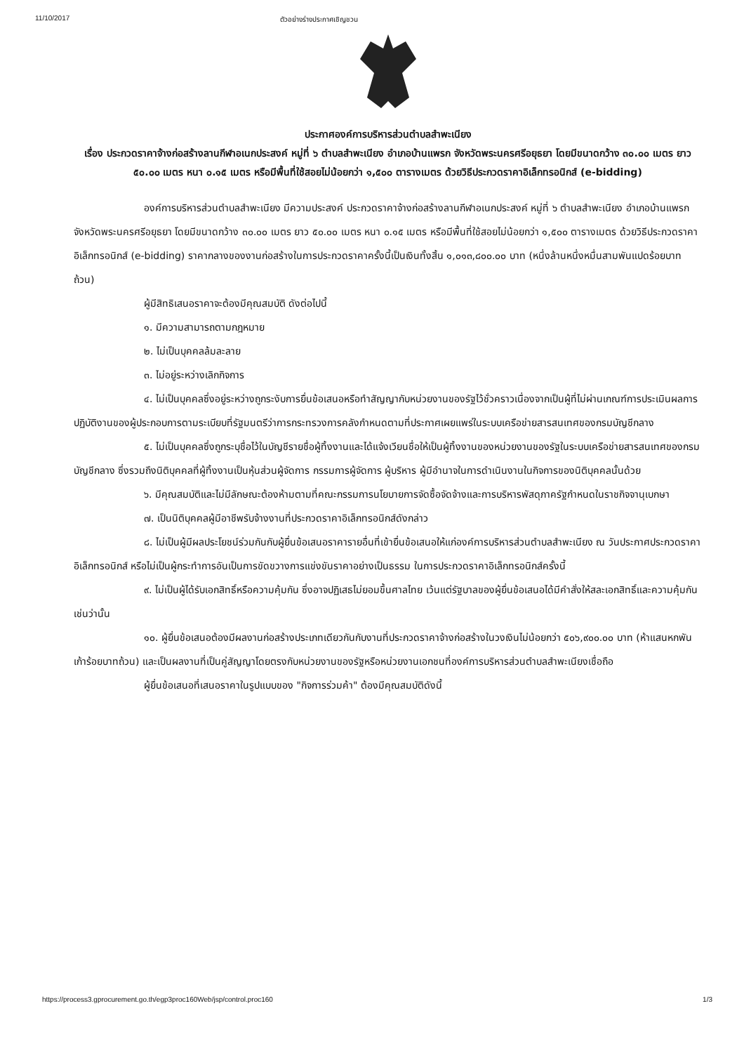11/10/2017 ตัวอย่างร่างประกาศเชิญชวน
ประกาศองค์การบริหารส่วนตำบลสำพะเนียง
เรื่อง ประกวดราคาจ้างก่อสร้างลานกีฬาอเนกประสงค์ หมู่ที่ ๖ ตำบลสำพะเนียง อำเภอบ้านแพรก จังหวัดพระนครศรีอยุธยา โดยมีขนาดกว้าง ๓๐.๐๐ เมตร ยาว ๕๐.๐๐ เมตร หนา ๐.๑๕ เมตร หรือมีพื้นที่ใช้สอยไม่น้อยกว่า ๑,๕๐๐ ตารางเมตร ด้วยวิธีประกวดราคาอิเล็กทรอนิกส์ (e-bidding)
องค์การบริหารส่วนตำบลสำพะเนียง มีความประสงค์ ประกวดราคาจ้างก่อสร้างลานกีฬาอเนกประสงค์ หมู่ที่ ๖ ตำบลสำพะเนียง อำเภอบ้านแพรก จังหวัดพระนครศรีอยุธยา โดยมีขนาดกว้าง ๓๐.๐๐ เมตร ยาว ๕๐.๐๐ เมตร หนา ๐.๑๕ เมตร หรือมีพื้นที่ใช้สอยไม่น้อยกว่า ๑,๕๐๐ ตารางเมตร ด้วยวิธีประกวดราคาอิเล็กทรอนิกส์ (e-bidding) ราคากลางของงานก่อสร้างในการประกวดราคาครั้งนี้เป็นเงินทั้งสิ้น ๑,๐๑๓,๘๐๐.๐๐ บาท (หนึ่งล้านหนึ่งหมื่นสามพันแปดร้อยบาทถ้วน)
ผู้มีสิทธิเสนอราคาจะต้องมีคุณสมบัติ ดังต่อไปนี้
๑. มีความสามารถตามกฎหมาย
๒. ไม่เป็นบุคคลล้มละลาย
๓. ไม่อยู่ระหว่างเลิกกิจการ
๔. ไม่เป็นบุคคลซึ่งอยู่ระหว่างถูกระงับการยื่นข้อเสนอหรือทำสัญญากับหน่วยงานของรัฐไว้ชั่วคราวเนื่องจากเป็นผู้ที่ไม่ผ่านเกณฑ์การประเมินผลการปฏิบัติงานของผู้ประกอบการตามระเบียบที่รัฐมนตรีว่าการกระทรวงการคลังกำหนดตามที่ประกาศเผยแพร่ในระบบเครือข่ายสารสนเทศของกรมบัญชีกลาง
๕. ไม่เป็นบุคคลซึ่งถูกระบุชื่อไว้ในบัญชีรายชื่อผู้ทิ้งงานและได้แจ้งเวียนชื่อให้เป็นผู้ทิ้งงานของหน่วยงานของรัฐในระบบเครือข่ายสารสนเทศของกรมบัญชีกลาง ซึ่งรวมถึงนิติบุคคลที่ผู้ทิ้งงานเป็นหุ้นส่วนผู้จัดการ กรรมการผู้จัดการ ผู้บริหาร ผู้มีอำนาจในการดำเนินงานในกิจการของนิติบุคคลนั้นด้วย
๖. มีคุณสมบัติและไม่มีลักษณะต้องห้ามตามที่คณะกรรมการนโยบายการจัดซื้อจัดจ้างและการบริหารพัสดุภาครัฐกำหนดในราชกิจจานุเบกษา
๗. เป็นนิติบุคคลผู้มีอาชีพรับจ้างงานที่ประกวดราคาอิเล็กทรอนิกส์ดังกล่าว
๘. ไม่เป็นผู้มีผลประโยชน์ร่วมกันกับผู้ยื่นข้อเสนอราคารายอื่นที่เข้ายื่นข้อเสนอให้แก่องค์การบริหารส่วนตำบลสำพะเนียง ณ วันประกาศประกวดราคาอิเล็กทรอนิกส์ หรือไม่เป็นผู้กระทำการอันเป็นการขัดขวางการแข่งขันราคาอย่างเป็นธรรม ในการประกวดราคาอิเล็กทรอนิกส์ครั้งนี้
๙. ไม่เป็นผู้ได้รับเอกสิทธิ์หรือความคุ้มกัน ซึ่งอาจปฏิเสธไม่ยอมขึ้นศาลไทย เว้นแต่รัฐบาลของผู้ยื่นข้อเสนอได้มีคำสั่งให้สละเอกสิทธิ์และความคุ้มกันเช่นว่านั้น
๑๐. ผู้ยื่นข้อเสนอต้องมีผลงานก่อสร้างประเภทเดียวกันกับงานที่ประกวดราคาจ้างก่อสร้างในวงเงินไม่น้อยกว่า ๕๐๖,๙๐๐.๐๐ บาท (ห้าแสนหกพันเก้าร้อยบาทถ้วน) และเป็นผลงานที่เป็นคู่สัญญาโดยตรงกับหน่วยงานของรัฐหรือหน่วยงานเอกชนที่องค์การบริหารส่วนตำบลสำพะเนียงเชื่อถือ
ผู้ยื่นข้อเสนอที่เสนอราคาในรูปแบบของ "กิจการร่วมค้า" ต้องมีคุณสมบัติดังนี้
https://process3.gprocurement.go.th/egp3proc160Web/jsp/control.proc160 1/3